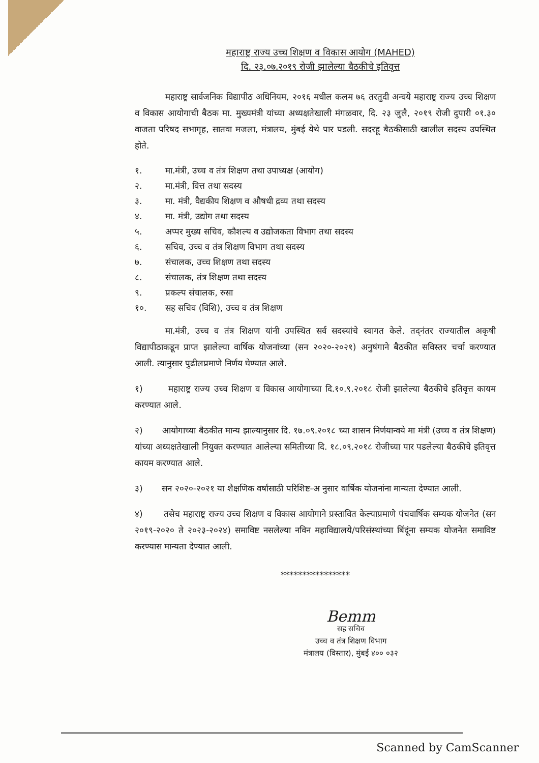महाराष्ट्र राज्य उच्च शिक्षण व विकास आयोग (MAHED)
दि. २३.०७.२०१९ रोजी झालेल्या बैठकीचे इतिवृत्त
महाराष्ट्र सार्वजनिक विद्यापीठ अधिनियम, २०१६ मधील कलम ७६ तरतुदी अन्वये महाराष्ट्र राज्य उच्च शिक्षण व विकास आयोगाची बैठक मा. मुख्यमंत्री यांच्या अध्यक्षतेखाली मंगळवार, दि. २३ जुलै, २०१९ रोजी दुपारी ०१.३० वाजता परिषद सभागृह, सातवा मजला, मंत्रालय, मुंबई येथे पार पडली. सदरहू बैठकीसाठी खालील सदस्य उपस्थित होते.
१. मा.मंत्री, उच्च व तंत्र शिक्षण तथा उपाध्यक्ष (आयोग)
२. मा.मंत्री, वित्त तथा सदस्य
३. मा. मंत्री, वैद्यकीय शिक्षण व औषधी द्रव्य तथा सदस्य
४. मा. मंत्री, उद्योग तथा सदस्य
५. अप्पर मुख्य सचिव, कौशल्य व उद्योजकता विभाग तथा सदस्य
६. सचिव, उच्च व तंत्र शिक्षण विभाग तथा सदस्य
७. संचालक, उच्च शिक्षण तथा सदस्य
८. संचालक, तंत्र शिक्षण तथा सदस्य
९. प्रकल्प संचालक, रुसा
१०. सह सचिव (विशि), उच्च व तंत्र शिक्षण
मा.मंत्री, उच्च व तंत्र शिक्षण यांनी उपस्थित सर्व सदस्यांचे स्वागत केले. तद्नंतर राज्यातील अकृषी विद्यापीठाकडून प्राप्त झालेल्या वार्षिक योजनांच्या (सन २०२०-२०२१) अनुषंगाने बैठकीत सविस्तर चर्चा करण्यात आली. त्यानुसार पुढीलप्रमाणे निर्णय घेण्यात आले.
१) महाराष्ट्र राज्य उच्च शिक्षण व विकास आयोगाच्या दि.१०.९.२०१८ रोजी झालेल्या बैठकीचे इतिवृत्त कायम करण्यात आले.
२) आयोगाच्या बैठकीत मान्य झाल्यानुसार दि. १७.०९.२०१८ च्या शासन निर्णयान्वये मा मंत्री (उच्च व तंत्र शिक्षण) यांच्या अध्यक्षतेखाली नियुक्त करण्यात आलेल्या समितीच्या दि. १८.०९.२०१८ रोजीच्या पार पडलेल्या बैठकीचे इतिवृत्त कायम करण्यात आले.
३) सन २०२०-२०२१ या शैक्षणिक वर्षासाठी परिशिष्ट-अ नुसार वार्षिक योजनांना मान्यता देण्यात आली.
४) तसेच महाराष्ट्र राज्य उच्च शिक्षण व विकास आयोगाने प्रस्तावित केल्याप्रमाणे पंचवार्षिक सम्यक योजनेत (सन २०१९-२०२० ते २०२३-२०२४) समाविष्ट नसलेल्या नविन महाविद्यालये/परिसंस्थांच्या बिंदूंना सम्यक योजनेत समाविष्ट करण्यास मान्यता देण्यात आली.
****************
Bemm
सह सचिव
उच्च व तंत्र शिक्षण विभाग
मंत्रालय (विस्तार), मुंबई ४०० ०३२
Scanned by CamScanner